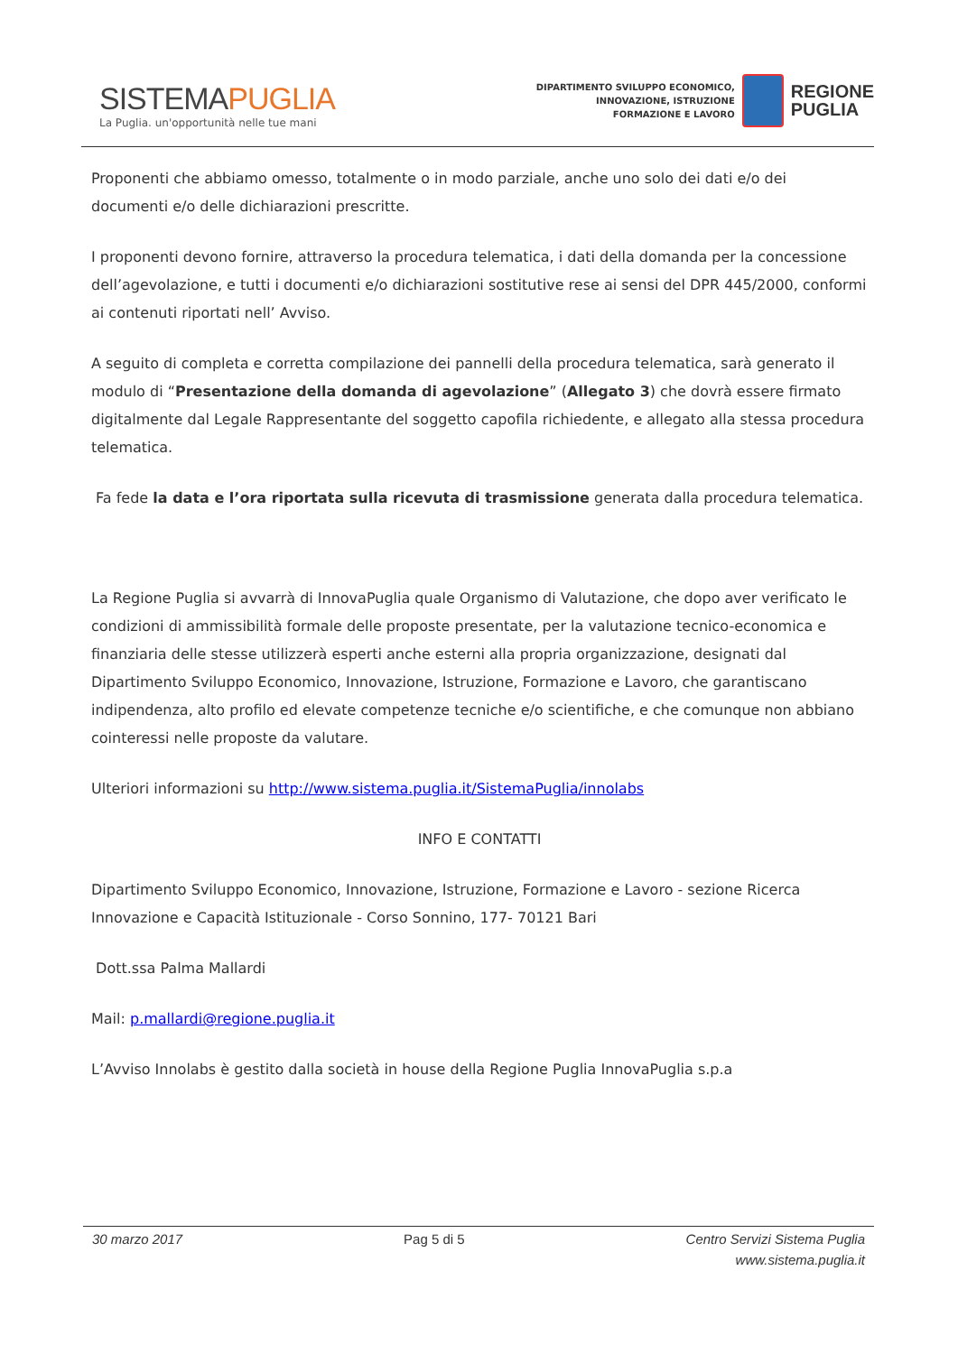SISTEMAPUGLIA
La Puglia. un'opportunità nelle tue mani
DIPARTIMENTO SVILUPPO ECONOMICO,
INNOVAZIONE, ISTRUZIONE
FORMAZIONE E LAVORO
REGIONE
PUGLIA
Proponenti che abbiamo omesso, totalmente o in modo parziale, anche uno solo dei dati e/o dei documenti e/o delle dichiarazioni prescritte.
I proponenti devono fornire, attraverso la procedura telematica, i dati della domanda per la concessione dell’agevolazione, e tutti i documenti e/o dichiarazioni sostitutive rese ai sensi del DPR 445/2000, conformi ai contenuti riportati nell’ Avviso.
A seguito di completa e corretta compilazione dei pannelli della procedura telematica, sarà generato il modulo di “Presentazione della domanda di agevolazione” (Allegato 3) che dovrà essere firmato digitalmente dal Legale Rappresentante del soggetto capofila richiedente, e allegato alla stessa procedura telematica.
Fa fede la data e l’ora riportata sulla ricevuta di trasmissione generata dalla procedura telematica.
La Regione Puglia si avvarrà di InnovaPuglia quale Organismo di Valutazione, che dopo aver verificato le condizioni di ammissibilità formale delle proposte presentate, per la valutazione tecnico-economica e finanziaria delle stesse utilizzerà esperti anche esterni alla propria organizzazione, designati dal Dipartimento Sviluppo Economico, Innovazione, Istruzione, Formazione e Lavoro, che garantiscano indipendenza, alto profilo ed elevate competenze tecniche e/o scientifiche, e che comunque non abbiano cointeressi nelle proposte da valutare.
Ulteriori informazioni su http://www.sistema.puglia.it/SistemaPuglia/innolabs
INFO E CONTATTI
Dipartimento Sviluppo Economico, Innovazione, Istruzione, Formazione e Lavoro - sezione Ricerca Innovazione e Capacità Istituzionale - Corso Sonnino, 177- 70121 Bari
Dott.ssa Palma Mallardi
Mail: p.mallardi@regione.puglia.it
L’Avviso Innolabs è gestito dalla società in house della Regione Puglia InnovaPuglia s.p.a
30 marzo 2017 Pag 5 di 5 Centro Servizi Sistema Puglia
www.sistema.puglia.it